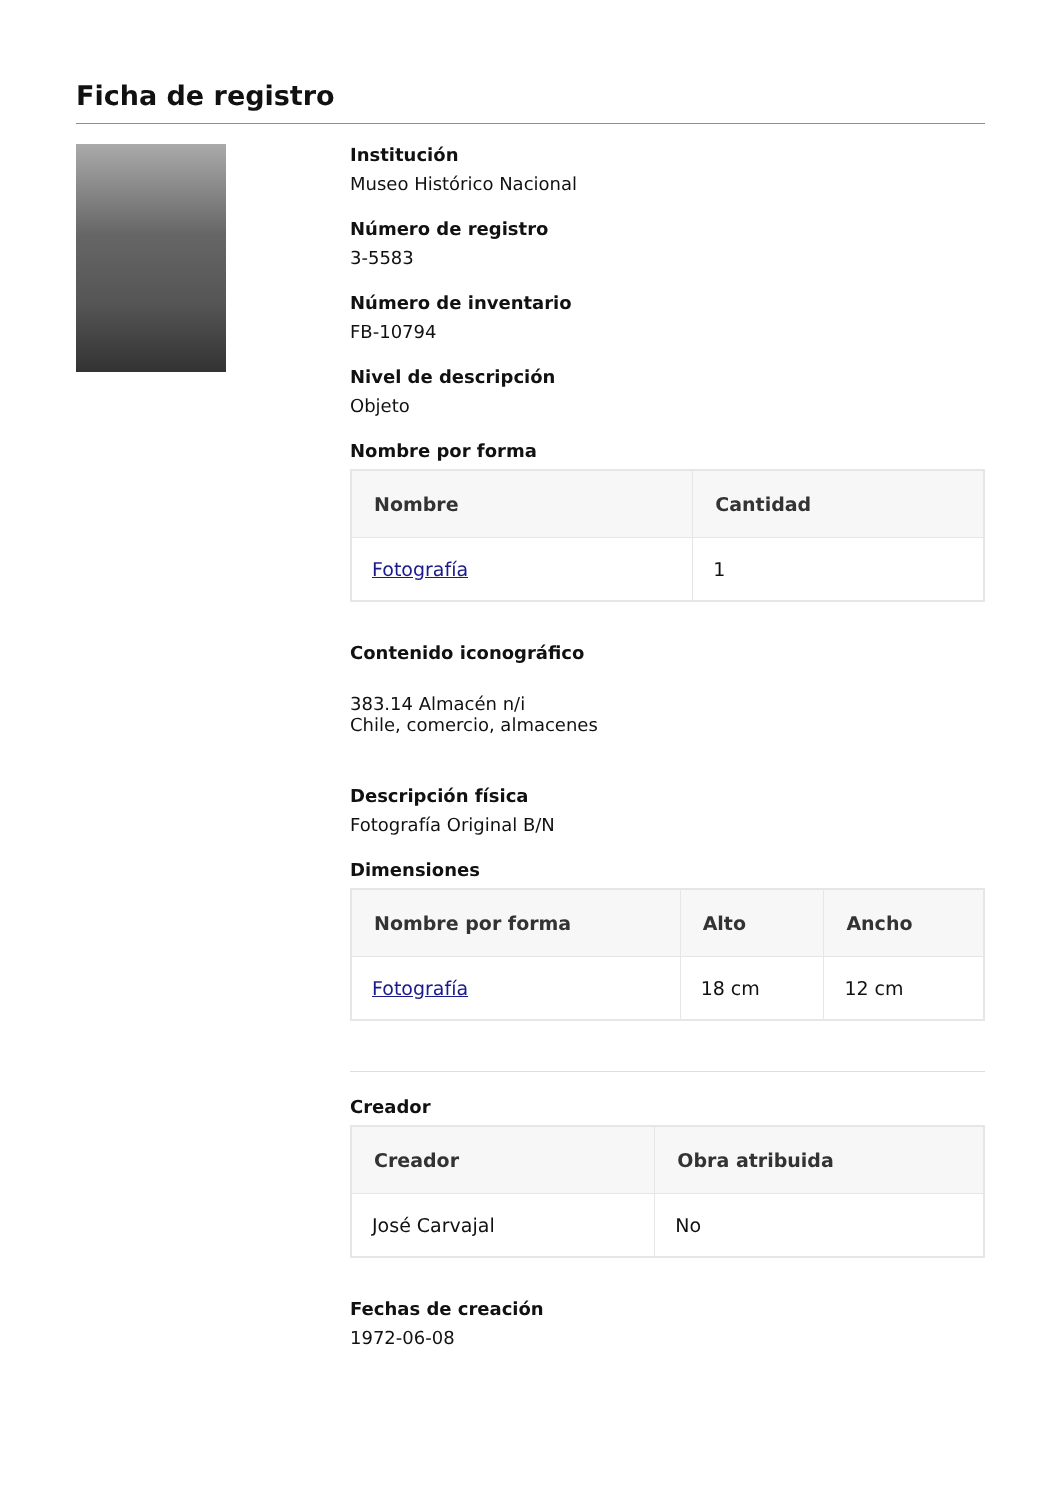Ficha de registro
Institución
Museo Histórico Nacional
Número de registro
3-5583
Número de inventario
FB-10794
Nivel de descripción
Objeto
Nombre por forma
| Nombre | Cantidad |
| --- | --- |
| Fotografía | 1 |
Contenido iconográfico
383.14 Almacén n/i
Chile, comercio, almacenes
Descripción física
Fotografía Original B/N
Dimensiones
| Nombre por forma | Alto | Ancho |
| --- | --- | --- |
| Fotografía | 18 cm | 12 cm |
Creador
| Creador | Obra atribuida |
| --- | --- |
| José Carvajal | No |
Fechas de creación
1972-06-08